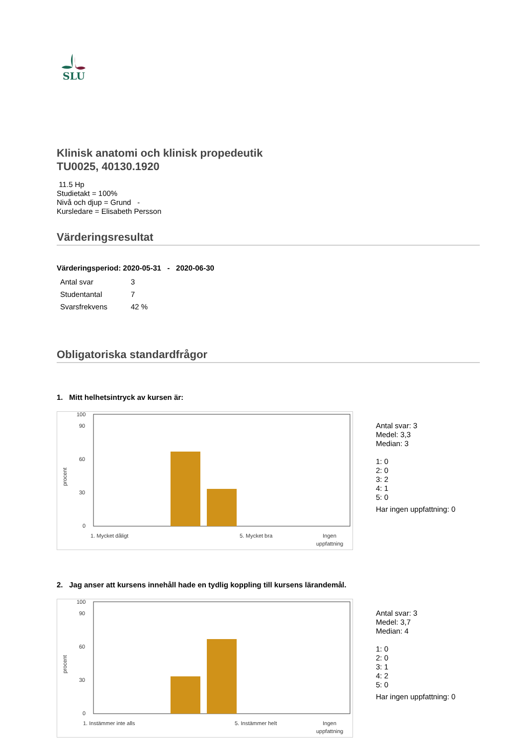SLU
Klinisk anatomi och klinisk propedeutik
TU0025, 40130.1920
11.5 Hp
Studietakt = 100%
Nivå och djup = Grund -
Kursledare = Elisabeth Persson
Värderingsresultat
Värderingsperiod: 2020-05-31 - 2020-06-30
| Antal svar | 3 |
| Studentantal | 7 |
| Svarsfrekvens | 42 % |
Obligatoriska standardfrågor
1. Mitt helhetsintryck av kursen är:
procent
100
90
60
30
0
1. Mycket dåligt
5. Mycket bra
Ingen
uppfattning
Antal svar: 3
Medel: 3,3
Median: 3
1: 0
2: 0
3: 2
4: 1
5: 0
Har ingen uppfattning: 0
2. Jag anser att kursens innehåll hade en tydlig koppling till kursens lärandemål.
procent
100
90
60
30
0
1. Instämmer inte alls
5. Instämmer helt
Ingen
uppfattning
Antal svar: 3
Medel: 3,7
Median: 4
1: 0
2: 0
3: 1
4: 2
5: 0
Har ingen uppfattning: 0